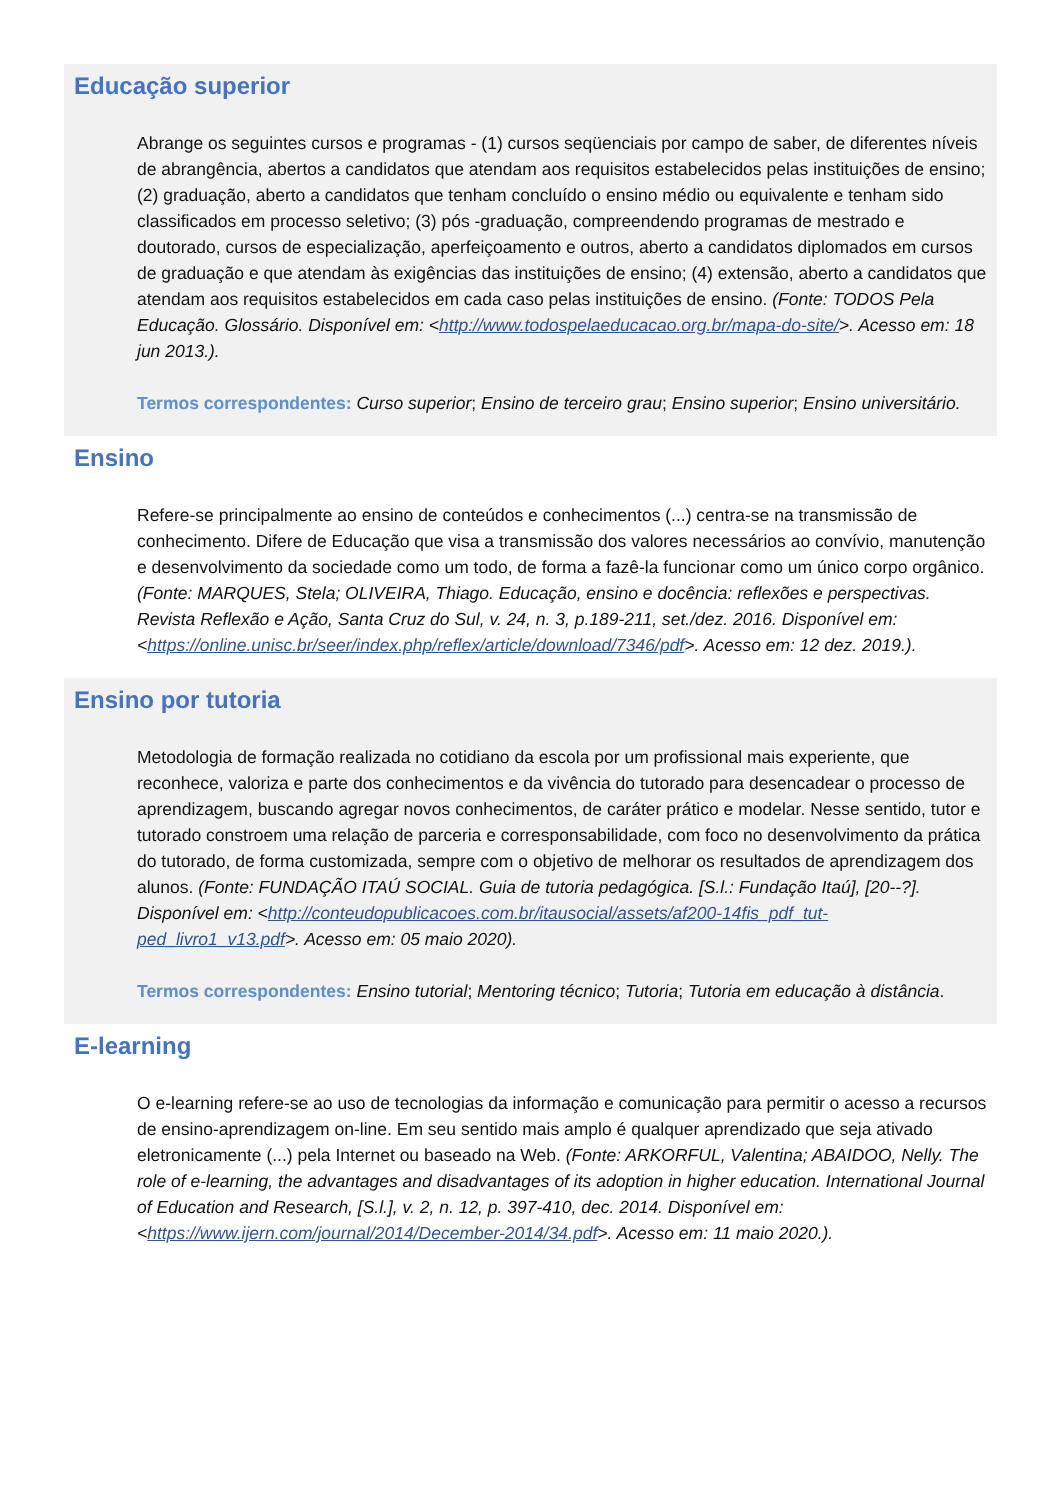Educação superior
Abrange os seguintes cursos e programas - (1) cursos seqüenciais por campo de saber, de diferentes níveis de abrangência, abertos a candidatos que atendam aos requisitos estabelecidos pelas instituições de ensino; (2) graduação, aberto a candidatos que tenham concluído o ensino médio ou equivalente e tenham sido classificados em processo seletivo; (3) pós -graduação, compreendendo programas de mestrado e doutorado, cursos de especialização, aperfeiçoamento e outros, aberto a candidatos diplomados em cursos de graduação e que atendam às exigências das instituições de ensino; (4) extensão, aberto a candidatos que atendam aos requisitos estabelecidos em cada caso pelas instituições de ensino. (Fonte: TODOS Pela Educação. Glossário. Disponível em: <http://www.todospelaeducacao.org.br/mapa-do-site/>. Acesso em: 18 jun 2013.).
Termos correspondentes: Curso superior; Ensino de terceiro grau; Ensino superior; Ensino universitário.
Ensino
Refere-se principalmente ao ensino de conteúdos e conhecimentos (...) centra-se na transmissão de conhecimento. Difere de Educação que visa a transmissão dos valores necessários ao convívio, manutenção e desenvolvimento da sociedade como um todo, de forma a fazê-la funcionar como um único corpo orgânico. (Fonte: MARQUES, Stela; OLIVEIRA, Thiago. Educação, ensino e docência: reflexões e perspectivas. Revista Reflexão e Ação, Santa Cruz do Sul, v. 24, n. 3, p.189-211, set./dez. 2016. Disponível em: <https://online.unisc.br/seer/index.php/reflex/article/download/7346/pdf>. Acesso em: 12 dez. 2019.).
Ensino por tutoria
Metodologia de formação realizada no cotidiano da escola por um profissional mais experiente, que reconhece, valoriza e parte dos conhecimentos e da vivência do tutorado para desencadear o processo de aprendizagem, buscando agregar novos conhecimentos, de caráter prático e modelar. Nesse sentido, tutor e tutorado constroem uma relação de parceria e corresponsabilidade, com foco no desenvolvimento da prática do tutorado, de forma customizada, sempre com o objetivo de melhorar os resultados de aprendizagem dos alunos. (Fonte: FUNDAÇÃO ITAÚ SOCIAL. Guia de tutoria pedagógica. [S.l.: Fundação Itaú], [20--?]. Disponível em: <http://conteudopublicacoes.com.br/itausocial/assets/af200-14fis_pdf_tut-ped_livro1_v13.pdf>. Acesso em: 05 maio 2020).
Termos correspondentes: Ensino tutorial; Mentoring técnico; Tutoria; Tutoria em educação à distância.
E-learning
O e-learning refere-se ao uso de tecnologias da informação e comunicação para permitir o acesso a recursos de ensino-aprendizagem on-line. Em seu sentido mais amplo é qualquer aprendizado que seja ativado eletronicamente (...) pela Internet ou baseado na Web. (Fonte: ARKORFUL, Valentina; ABAIDOO, Nelly. The role of e-learning, the advantages and disadvantages of its adoption in higher education. International Journal of Education and Research, [S.l.], v. 2, n. 12, p. 397-410, dec. 2014. Disponível em: <https://www.ijern.com/journal/2014/December-2014/34.pdf>. Acesso em: 11 maio 2020.).